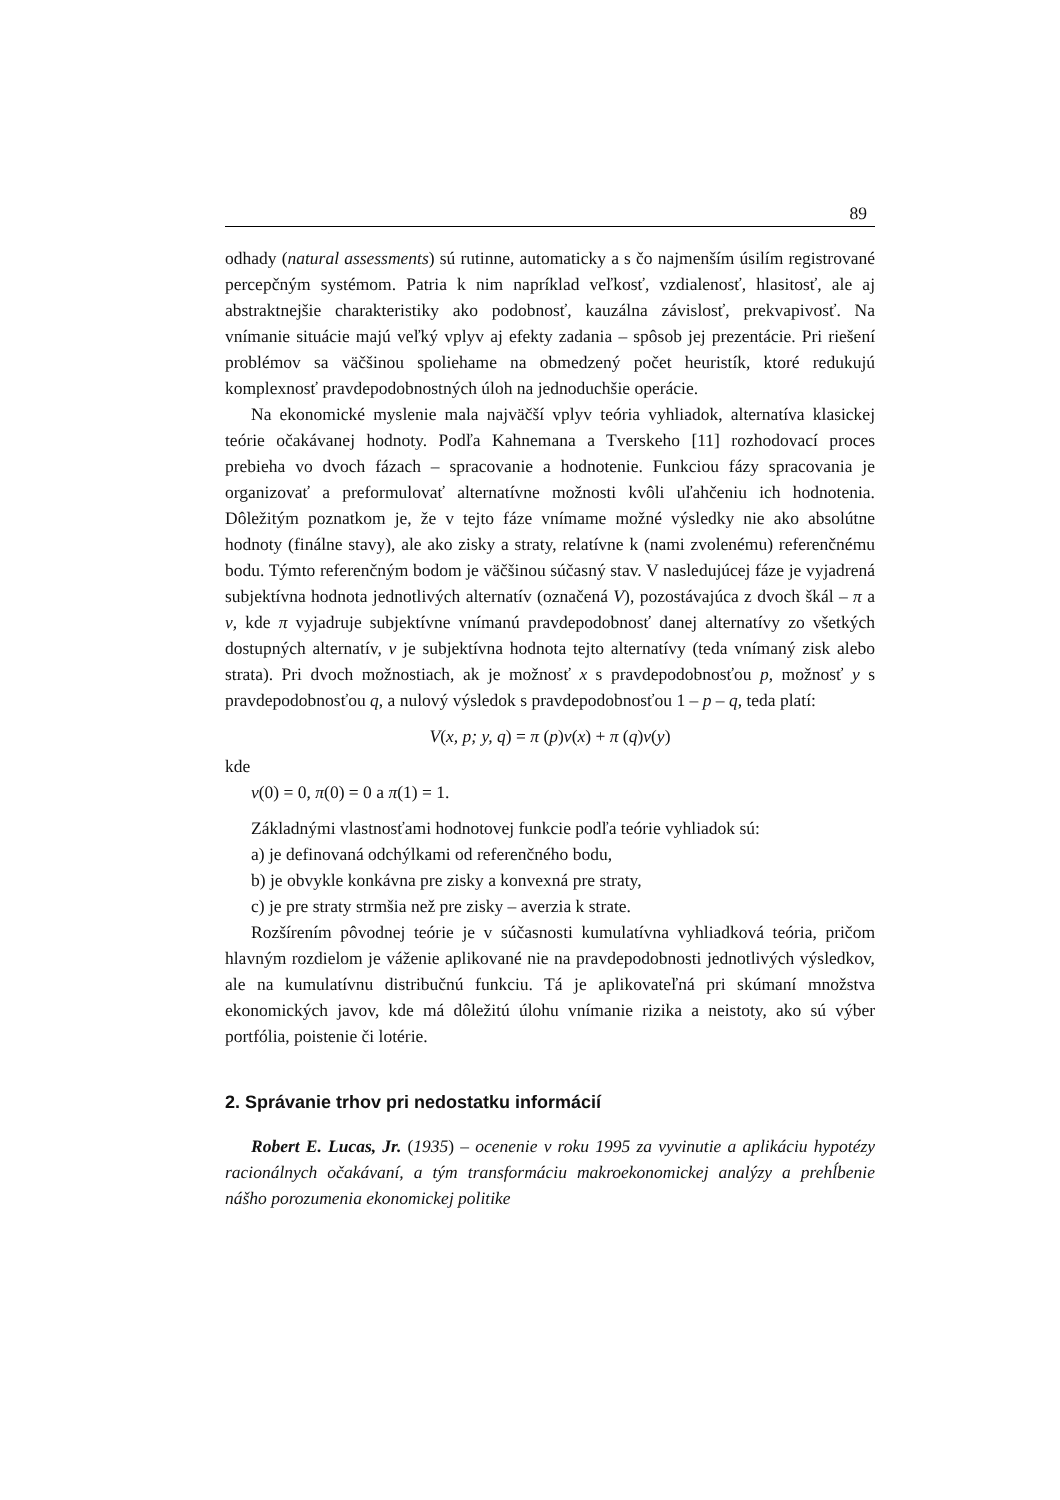89
odhady (natural assessments) sú rutinne, automaticky a s čo najmenším úsilím registrované percepčným systémom. Patria k nim napríklad veľkosť, vzdialenosť, hlasitosť, ale aj abstraktnejšie charakteristiky ako podobnosť, kauzálna závislosť, prekvapivosť. Na vnímanie situácie majú veľký vplyv aj efekty zadania – spôsob jej prezentácie. Pri riešení problémov sa väčšinou spoliehame na obmedzený počet heuristík, ktoré redukujú komplexnosť pravdepodobnostných úloh na jednoduchšie operácie.
Na ekonomické myslenie mala najväčší vplyv teória vyhliadok, alternatíva klasickej teórie očakávanej hodnoty. Podľa Kahnemana a Tverskeho [11] rozhodovací proces prebieha vo dvoch fázach – spracovanie a hodnotenie. Funkciou fázy spracovania je organizovať a preformulovať alternatívne možnosti kvôli uľahčeniu ich hodnotenia. Dôležitým poznatkom je, že v tejto fáze vnímame možné výsledky nie ako absolútne hodnoty (finálne stavy), ale ako zisky a straty, relatívne k (nami zvolenému) referenčnému bodu. Týmto referenčným bodom je väčšinou súčasný stav. V nasledujúcej fáze je vyjadrená subjektívna hodnota jednotlivých alternatív (označená V), pozostávajúca z dvoch škál – π a v, kde π vyjadruje subjektívne vnímanú pravdepodobnosť danej alternatívy zo všetkých dostupných alternatív, v je subjektívna hodnota tejto alternatívy (teda vnímaný zisk alebo strata). Pri dvoch možnostiach, ak je možnosť x s pravdepodobnosťou p, možnosť y s pravdepodobnosťou q, a nulový výsledok s pravdepodobnosťou 1 – p – q, teda platí:
V(x, p; y, q) = π (p)v(x) + π (q)v(y)
kde
v(0) = 0, π(0) = 0 a π(1) = 1.
Základnými vlastnosťami hodnotovej funkcie podľa teórie vyhliadok sú:
a) je definovaná odchýlkami od referenčného bodu,
b) je obvykle konkávna pre zisky a konvexná pre straty,
c) je pre straty strmšia než pre zisky – averzia k strate.
Rozšírením pôvodnej teórie je v súčasnosti kumulatívna vyhliadková teória, pričom hlavným rozdielom je váženie aplikované nie na pravdepodobnosti jednotlivých výsledkov, ale na kumulatívnu distribučnú funkciu. Tá je aplikovateľná pri skúmaní množstva ekonomických javov, kde má dôležitú úlohu vnímanie rizika a neistoty, ako sú výber portfólia, poistenie či lotérie.
2. Správanie trhov pri nedostatku informácií
Robert E. Lucas, Jr. (1935) – ocenenie v roku 1995 za vyvinutie a aplikáciu hypotézy racionálnych očakávaní, a tým transformáciu makroekonomickej analýzy a prehĺbenie nášho porozumenia ekonomickej politike